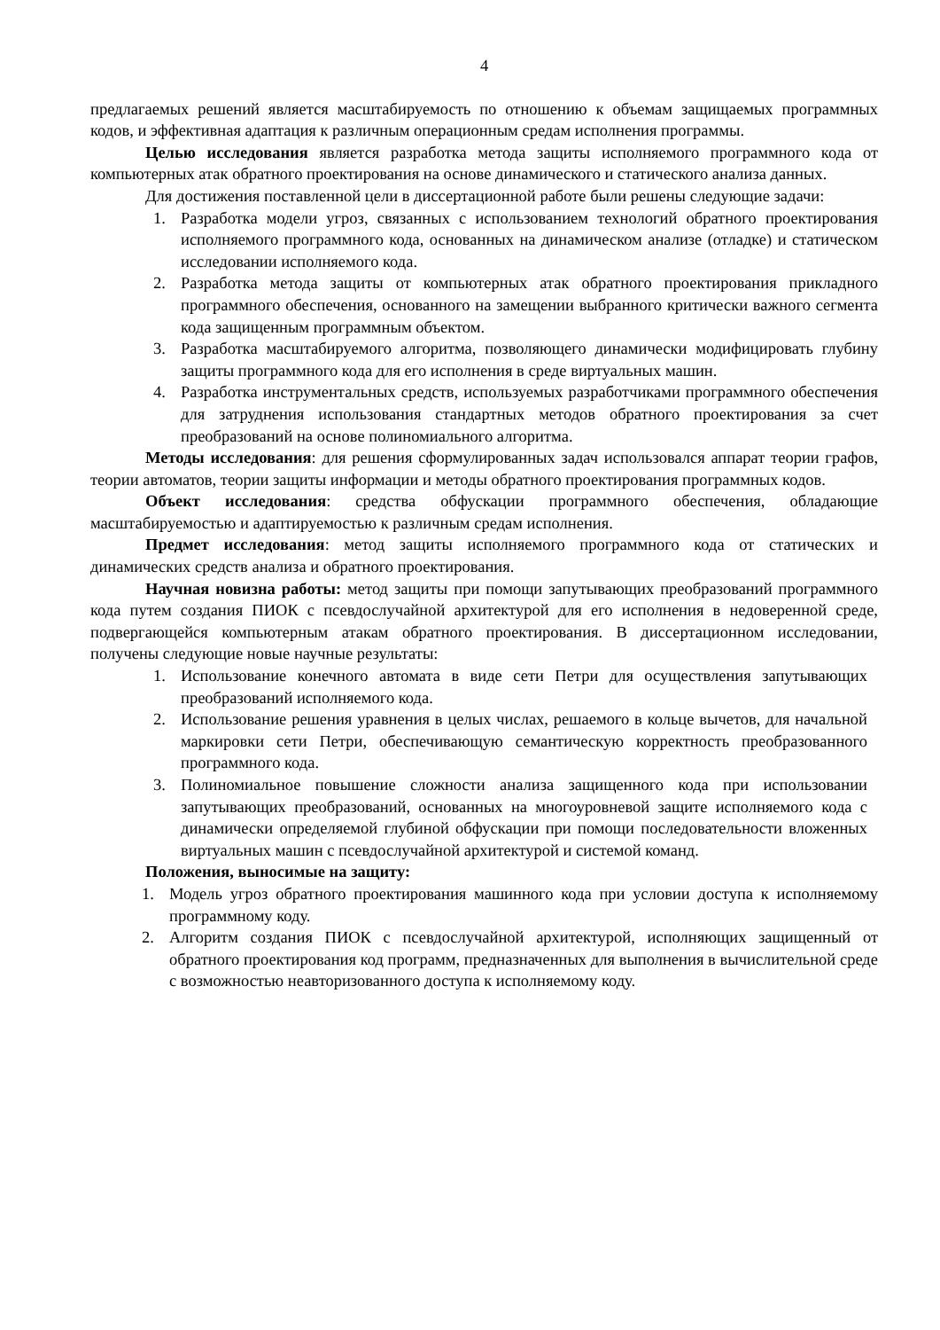4
предлагаемых решений является масштабируемость по отношению к объемам защищаемых программных кодов, и эффективная адаптация к различным операционным средам исполнения программы.
Целью исследования является разработка метода защиты исполняемого программного кода от компьютерных атак обратного проектирования на основе динамического и статического анализа данных.
Для достижения поставленной цели в диссертационной работе были решены следующие задачи:
1. Разработка модели угроз, связанных с использованием технологий обратного проектирования исполняемого программного кода, основанных на динамическом анализе (отладке) и статическом исследовании исполняемого кода.
2. Разработка метода защиты от компьютерных атак обратного проектирования прикладного программного обеспечения, основанного на замещении выбранного критически важного сегмента кода защищенным программным объектом.
3. Разработка масштабируемого алгоритма, позволяющего динамически модифицировать глубину защиты программного кода для его исполнения в среде виртуальных машин.
4. Разработка инструментальных средств, используемых разработчиками программного обеспечения для затруднения использования стандартных методов обратного проектирования за счет преобразований на основе полиномиального алгоритма.
Методы исследования: для решения сформулированных задач использовался аппарат теории графов, теории автоматов, теории защиты информации и методы обратного проектирования программных кодов.
Объект исследования: средства обфускации программного обеспечения, обладающие масштабируемостью и адаптируемостью к различным средам исполнения.
Предмет исследования: метод защиты исполняемого программного кода от статических и динамических средств анализа и обратного проектирования.
Научная новизна работы: метод защиты при помощи запутывающих преобразований программного кода путем создания ПИОК с псевдослучайной архитектурой для его исполнения в недоверенной среде, подвергающейся компьютерным атакам обратного проектирования. В диссертационном исследовании, получены следующие новые научные результаты:
1. Использование конечного автомата в виде сети Петри для осуществления запутывающих преобразований исполняемого кода.
2. Использование решения уравнения в целых числах, решаемого в кольце вычетов, для начальной маркировки сети Петри, обеспечивающую семантическую корректность преобразованного программного кода.
3. Полиномиальное повышение сложности анализа защищенного кода при использовании запутывающих преобразований, основанных на многоуровневой защите исполняемого кода с динамически определяемой глубиной обфускации при помощи последовательности вложенных виртуальных машин с псевдослучайной архитектурой и системой команд.
Положения, выносимые на защиту:
1. Модель угроз обратного проектирования машинного кода при условии доступа к исполняемому программному коду.
2. Алгоритм создания ПИОК с псевдослучайной архитектурой, исполняющих защищенный от обратного проектирования код программ, предназначенных для выполнения в вычислительной среде с возможностью неавторизованного доступа к исполняемому коду.